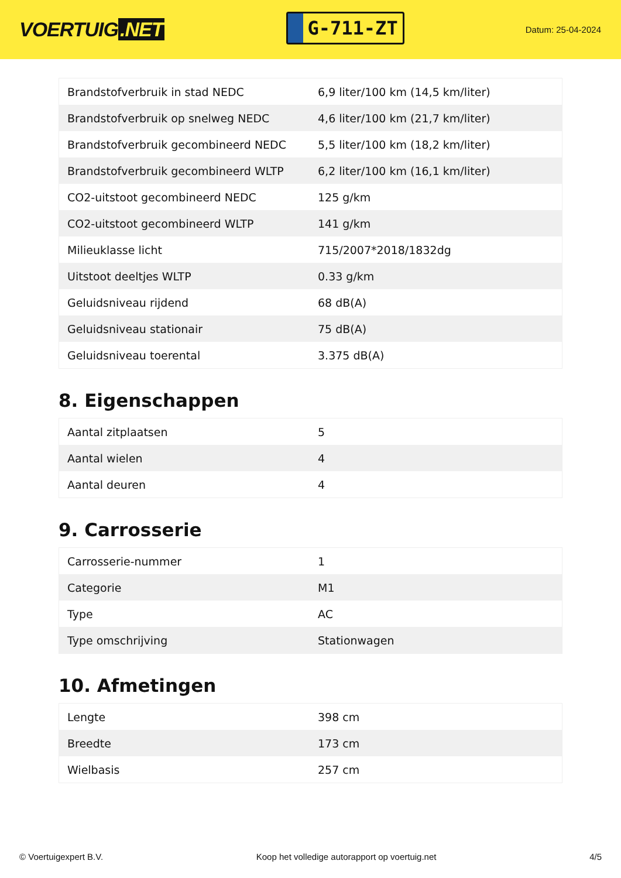VOERTUIG.NET
G-711-ZT
Datum: 25-04-2024
| Brandstofverbruik in stad NEDC | 6,9 liter/100 km (14,5 km/liter) |
| Brandstofverbruik op snelweg NEDC | 4,6 liter/100 km (21,7 km/liter) |
| Brandstofverbruik gecombineerd NEDC | 5,5 liter/100 km (18,2 km/liter) |
| Brandstofverbruik gecombineerd WLTP | 6,2 liter/100 km (16,1 km/liter) |
| CO2-uitstoot gecombineerd NEDC | 125 g/km |
| CO2-uitstoot gecombineerd WLTP | 141 g/km |
| Milieuklasse licht | 715/2007*2018/1832dg |
| Uitstoot deeltjes WLTP | 0.33 g/km |
| Geluidsniveau rijdend | 68 dB(A) |
| Geluidsniveau stationair | 75 dB(A) |
| Geluidsniveau toerental | 3.375 dB(A) |
8. Eigenschappen
| Aantal zitplaatsen | 5 |
| Aantal wielen | 4 |
| Aantal deuren | 4 |
9. Carrosserie
| Carrosserie-nummer | 1 |
| Categorie | M1 |
| Type | AC |
| Type omschrijving | Stationwagen |
10. Afmetingen
| Lengte | 398 cm |
| Breedte | 173 cm |
| Wielbasis | 257 cm |
© Voertuigexpert B.V. Koop het volledige autorapport op voertuig.net 4/5